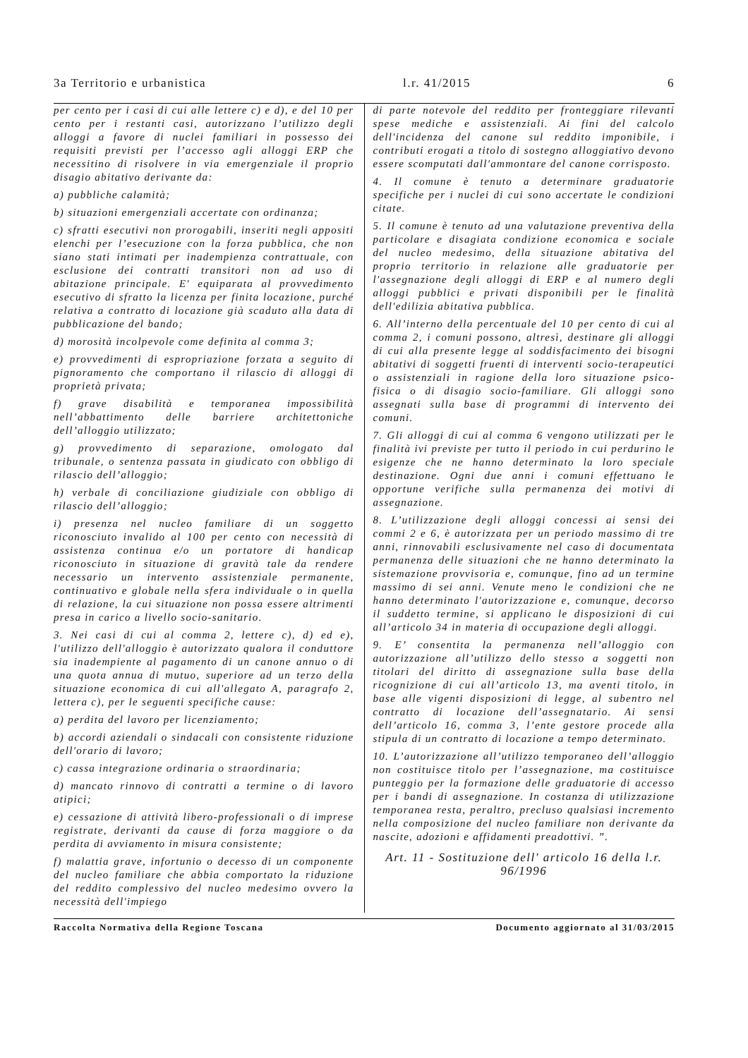3a Territorio e urbanistica l.r. 41/2015 6
per cento per i casi di cui alle lettere c) e d), e del 10 per cento per i restanti casi, autorizzano l’utilizzo degli alloggi a favore di nuclei familiari in possesso dei requisiti previsti per l’accesso agli alloggi ERP che necessitino di risolvere in via emergenziale il proprio disagio abitativo derivante da:
a) pubbliche calamità;
b) situazioni emergenziali accertate con ordinanza;
c) sfratti esecutivi non prorogabili, inseriti negli appositi elenchi per l’esecuzione con la forza pubblica, che non siano stati intimati per inadempienza contrattuale, con esclusione dei contratti transitori non ad uso di abitazione principale. E' equiparata al provvedimento esecutivo di sfratto la licenza per finita locazione, purché relativa a contratto di locazione già scaduto alla data di pubblicazione del bando;
d) morosità incolpevole come definita al comma 3;
e) provvedimenti di espropriazione forzata a seguito di pignoramento che comportano il rilascio di alloggi di proprietà privata;
f) grave disabilità e temporanea impossibilità nell’abbattimento delle barriere architettoniche dell’alloggio utilizzato;
g) provvedimento di separazione, omologato dal tribunale, o sentenza passata in giudicato con obbligo di rilascio dell’alloggio;
h) verbale di conciliazione giudiziale con obbligo di rilascio dell’alloggio;
i) presenza nel nucleo familiare di un soggetto riconosciuto invalido al 100 per cento con necessità di assistenza continua e/o un portatore di handicap riconosciuto in situazione di gravità tale da rendere necessario un intervento assistenziale permanente, continuativo e globale nella sfera individuale o in quella di relazione, la cui situazione non possa essere altrimenti presa in carico a livello socio-sanitario.
3. Nei casi di cui al comma 2, lettere c), d) ed e), l'utilizzo dell'alloggio è autorizzato qualora il conduttore sia inadempiente al pagamento di un canone annuo o di una quota annua di mutuo, superiore ad un terzo della situazione economica di cui all'allegato A, paragrafo 2, lettera c), per le seguenti specifiche cause:
a) perdita del lavoro per licenziamento;
b) accordi aziendali o sindacali con consistente riduzione dell'orario di lavoro;
c) cassa integrazione ordinaria o straordinaria;
d) mancato rinnovo di contratti a termine o di lavoro atipici;
e) cessazione di attività libero-professionali o di imprese registrate, derivanti da cause di forza maggiore o da perdita di avviamento in misura consistente;
f) malattia grave, infortunio o decesso di un componente del nucleo familiare che abbia comportato la riduzione del reddito complessivo del nucleo medesimo ovvero la necessità dell'impiego
di parte notevole del reddito per fronteggiare rilevanti spese mediche e assistenziali. Ai fini del calcolo dell'incidenza del canone sul reddito imponibile, i contributi erogati a titolo di sostegno alloggiativo devono essere scomputati dall'ammontare del canone corrisposto.
4. Il comune è tenuto a determinare graduatorie specifiche per i nuclei di cui sono accertate le condizioni citate.
5. Il comune è tenuto ad una valutazione preventiva della particolare e disagiata condizione economica e sociale del nucleo medesimo, della situazione abitativa del proprio territorio in relazione alle graduatorie per l'assegnazione degli alloggi di ERP e al numero degli alloggi pubblici e privati disponibili per le finalità dell'edilizia abitativa pubblica.
6. All’interno della percentuale del 10 per cento di cui al comma 2, i comuni possono, altresì, destinare gli alloggi di cui alla presente legge al soddisfacimento dei bisogni abitativi di soggetti fruenti di interventi socio-terapeutici o assistenziali in ragione della loro situazione psico-fisica o di disagio socio-familiare. Gli alloggi sono assegnati sulla base di programmi di intervento dei comuni.
7. Gli alloggi di cui al comma 6 vengono utilizzati per le finalità ivi previste per tutto il periodo in cui perdurino le esigenze che ne hanno determinato la loro speciale destinazione. Ogni due anni i comuni effettuano le opportune verifiche sulla permanenza dei motivi di assegnazione.
8. L’utilizzazione degli alloggi concessi ai sensi dei commi 2 e 6, è autorizzata per un periodo massimo di tre anni, rinnovabili esclusivamente nel caso di documentata permanenza delle situazioni che ne hanno determinato la sistemazione provvisoria e, comunque, fino ad un termine massimo di sei anni. Venute meno le condizioni che ne hanno determinato l'autorizzazione e, comunque, decorso il suddetto termine, si applicano le disposizioni di cui all’articolo 34 in materia di occupazione degli alloggi.
9. E’ consentita la permanenza nell’alloggio con autorizzazione all’utilizzo dello stesso a soggetti non titolari del diritto di assegnazione sulla base della ricognizione di cui all’articolo 13, ma aventi titolo, in base alle vigenti disposizioni di legge, al subentro nel contratto di locazione dell’assegnatario. Ai sensi dell’articolo 16, comma 3, l’ente gestore procede alla stipula di un contratto di locazione a tempo determinato.
10. L’autorizzazione all’utilizzo temporaneo dell’alloggio non costituisce titolo per l’assegnazione, ma costituisce punteggio per la formazione delle graduatorie di accesso per i bandi di assegnazione. In costanza di utilizzazione temporanea resta, peraltro, precluso qualsiasi incremento nella composizione del nucleo familiare non derivante da nascite, adozioni e affidamenti preadottivi. ”.
Art. 11 - Sostituzione dell' articolo 16 della l.r. 96/1996
Raccolta Normativa della Regione Toscana Documento aggiornato al 31/03/2015